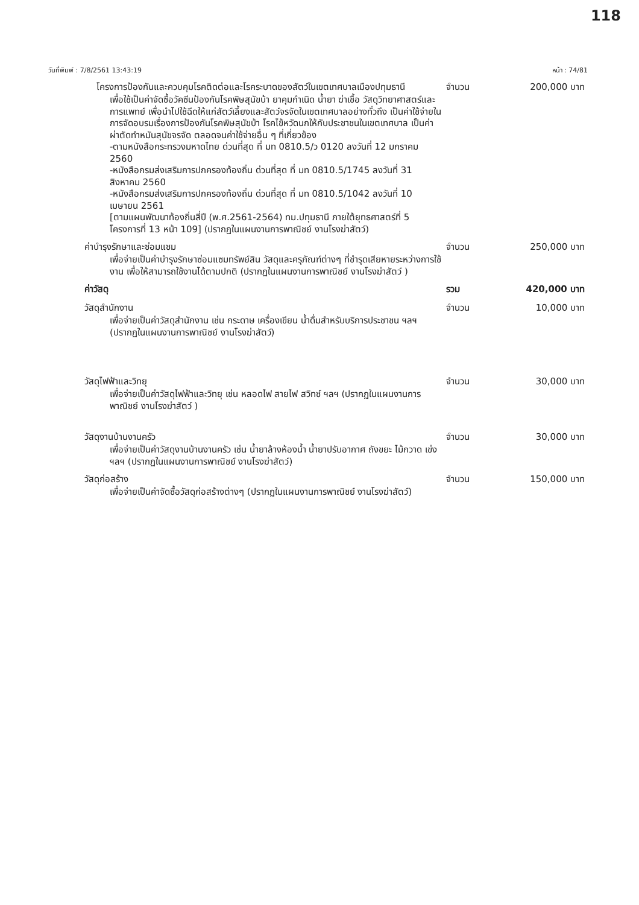118
วันที่พิมพ์ : 7/8/2561 13:43:19 หน้า : 74/81
โครงการป้องกันและควบคุมโรคติดต่อและโรคระบาดของสัตว์ในเขตเทศบาลเมืองปทุมธานี
จำนวน 200,000 บาท
เพื่อใช้เป็นค่าจัดซื้อวัคซีนป้องกันโรคพิษสุนัขบ้า ยาคุมกำเนิด น้ำยา ฆ่าเชื้อ วัสดุวิทยาศาสตร์และการแพทย์ เพื่อนำไปใช้ฉีดให้แก่สัตว์เลี้ยงและสัตว์จรจัดในเขตเทศบาลอย่างทั่วถึง เป็นค่าใช้จ่ายในการจัดอบรมเรื่องการป้องกันโรคพิษสุนัขบ้า โรคไข้หวัดนกให้กับประชาชนในเขตเทศบาล เป็นค่าผ่าตัดทำหมันสุนัขจรจัด ตลอดจนค่าใช้จ่ายอื่น ๆ ที่เกี่ยวข้อง
-ตามหนังสือกระทรวงมหาดไทย ด่วนที่สุด ที่ มท 0810.5/ว 0120 ลงวันที่ 12 มกราคม 2560
-หนังสือกรมส่งเสริมการปกครองท้องถิ่น ด่วนที่สุด ที่ มท 0810.5/1745 ลงวันที่ 31 สิงหาคม 2560
-หนังสือกรมส่งเสริมการปกครองท้องถิ่น ด่วนที่สุด ที่ มท 0810.5/1042 ลงวันที่ 10 เมษายน 2561
[ตามแผนพัฒนาท้องถิ่นสี่ปี (พ.ศ.2561-2564) ทม.ปทุมธานี ภายใต้ยุทธศาสตร์ที่ 5 โครงการที่ 13 หน้า 109] (ปรากฏในแผนงานการพาณิชย์ งานโรงฆ่าสัตว์)
ค่าบำรุงรักษาและซ่อมแซม จำนวน 250,000 บาท
เพื่อจ่ายเป็นค่าบำรุงรักษาซ่อมแซมทรัพย์สิน วัสดุและครุภัณฑ์ต่างๆ ที่ชำรุดเสียหายระหว่างการใช้งาน เพื่อให้สามารถใช้งานได้ตามปกติ (ปรากฏในแผนงานการพาณิชย์ งานโรงฆ่าสัตว์ )
ค่าวัสดุ รวม 420,000 บาท
วัสดุสำนักงาน จำนวน 10,000 บาท
เพื่อจ่ายเป็นค่าวัสดุสำนักงาน เช่น กระดาษ เครื่องเขียน น้ำดื่มสำหรับบริการประชาชน ฯลฯ (ปรากฏในแผนงานการพาณิชย์ งานโรงฆ่าสัตว์)
วัสดุไฟฟ้าและวิทยุ จำนวน 30,000 บาท
เพื่อจ่ายเป็นค่าวัสดุไฟฟ้าและวิทยุ เช่น หลอดไฟ สายไฟ สวิทซ์ ฯลฯ (ปรากฏในแผนงานการพาณิชย์ งานโรงฆ่าสัตว์ )
วัสดุงานบ้านงานครัว จำนวน 30,000 บาท
เพื่อจ่ายเป็นค่าวัสดุงานบ้านงานครัว เช่น น้ำยาล้างห้องน้ำ น้ำยาปรับอากาศ ถังขยะ ไม้กวาด เข่ง ฯลฯ (ปรากฏในแผนงานการพาณิชย์ งานโรงฆ่าสัตว์)
วัสดุก่อสร้าง จำนวน 150,000 บาท
เพื่อจ่ายเป็นค่าจัดซื้อวัสดุก่อสร้างต่างๆ (ปรากฏในแผนงานการพาณิชย์ งานโรงฆ่าสัตว์)